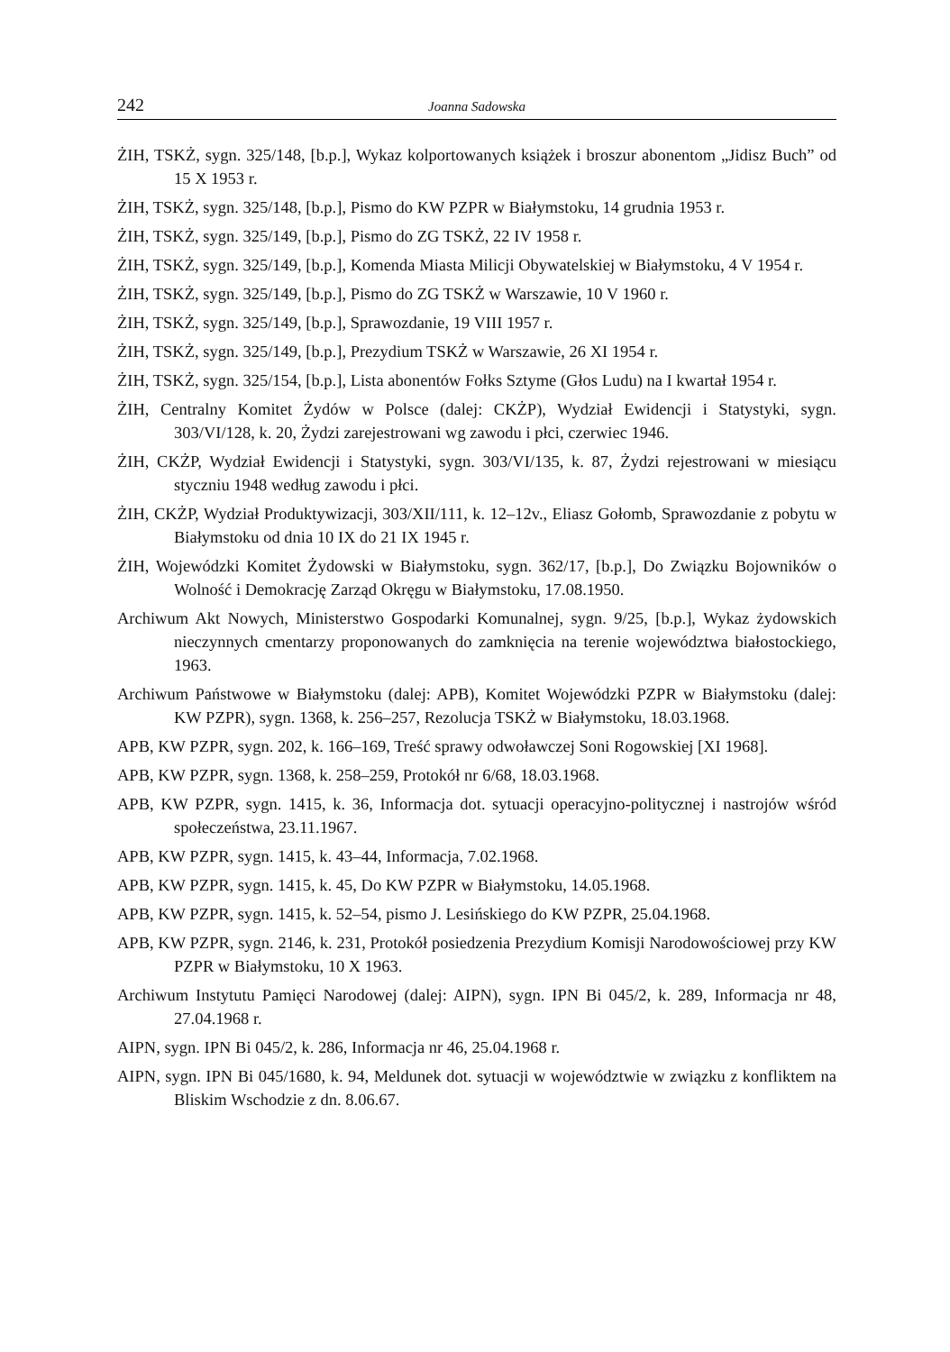242 Joanna Sadowska
ŻIH, TSKŻ, sygn. 325/148, [b.p.], Wykaz kolportowanych książek i broszur abonentom „Jidisz Buch” od 15 X 1953 r.
ŻIH, TSKŻ, sygn. 325/148, [b.p.], Pismo do KW PZPR w Białymstoku, 14 grudnia 1953 r.
ŻIH, TSKŻ, sygn. 325/149, [b.p.], Pismo do ZG TSKŻ, 22 IV 1958 r.
ŻIH, TSKŻ, sygn. 325/149, [b.p.], Komenda Miasta Milicji Obywatelskiej w Białymstoku, 4 V 1954 r.
ŻIH, TSKŻ, sygn. 325/149, [b.p.], Pismo do ZG TSKŻ w Warszawie, 10 V 1960 r.
ŻIH, TSKŻ, sygn. 325/149, [b.p.], Sprawozdanie, 19 VIII 1957 r.
ŻIH, TSKŻ, sygn. 325/149, [b.p.], Prezydium TSKŻ w Warszawie, 26 XI 1954 r.
ŻIH, TSKŻ, sygn. 325/154, [b.p.], Lista abonentów Fołks Sztyme (Głos Ludu) na I kwartał 1954 r.
ŻIH, Centralny Komitet Żydów w Polsce (dalej: CKŻP), Wydział Ewidencji i Statystyki, sygn. 303/VI/128, k. 20, Żydzi zarejestrowani wg zawodu i płci, czerwiec 1946.
ŻIH, CKŻP, Wydział Ewidencji i Statystyki, sygn. 303/VI/135, k. 87, Żydzi rejestrowani w miesiącu styczniu 1948 według zawodu i płci.
ŻIH, CKŻP, Wydział Produktywizacji, 303/XII/111, k. 12–12v., Eliasz Gołomb, Sprawozdanie z pobytu w Białymstoku od dnia 10 IX do 21 IX 1945 r.
ŻIH, Wojewódzki Komitet Żydowski w Białymstoku, sygn. 362/17, [b.p.], Do Związku Bojowników o Wolność i Demokrację Zarząd Okręgu w Białymstoku, 17.08.1950.
Archiwum Akt Nowych, Ministerstwo Gospodarki Komunalnej, sygn. 9/25, [b.p.], Wykaz żydowskich nieczynnych cmentarzy proponowanych do zamknięcia na terenie województwa białostockiego, 1963.
Archiwum Państwowe w Białymstoku (dalej: APB), Komitet Wojewódzki PZPR w Białymstoku (dalej: KW PZPR), sygn. 1368, k. 256–257, Rezolucja TSKŻ w Białymstoku, 18.03.1968.
APB, KW PZPR, sygn. 202, k. 166–169, Treść sprawy odwoławczej Soni Rogowskiej [XI 1968].
APB, KW PZPR, sygn. 1368, k. 258–259, Protokół nr 6/68, 18.03.1968.
APB, KW PZPR, sygn. 1415, k. 36, Informacja dot. sytuacji operacyjno-politycznej i nastrojów wśród społeczeństwa, 23.11.1967.
APB, KW PZPR, sygn. 1415, k. 43–44, Informacja, 7.02.1968.
APB, KW PZPR, sygn. 1415, k. 45, Do KW PZPR w Białymstoku, 14.05.1968.
APB, KW PZPR, sygn. 1415, k. 52–54, pismo J. Lesińskiego do KW PZPR, 25.04.1968.
APB, KW PZPR, sygn. 2146, k. 231, Protokół posiedzenia Prezydium Komisji Narodowościowej przy KW PZPR w Białymstoku, 10 X 1963.
Archiwum Instytutu Pamięci Narodowej (dalej: AIPN), sygn. IPN Bi 045/2, k. 289, Informacja nr 48, 27.04.1968 r.
AIPN, sygn. IPN Bi 045/2, k. 286, Informacja nr 46, 25.04.1968 r.
AIPN, sygn. IPN Bi 045/1680, k. 94, Meldunek dot. sytuacji w województwie w związku z konfliktem na Bliskim Wschodzie z dn. 8.06.67.